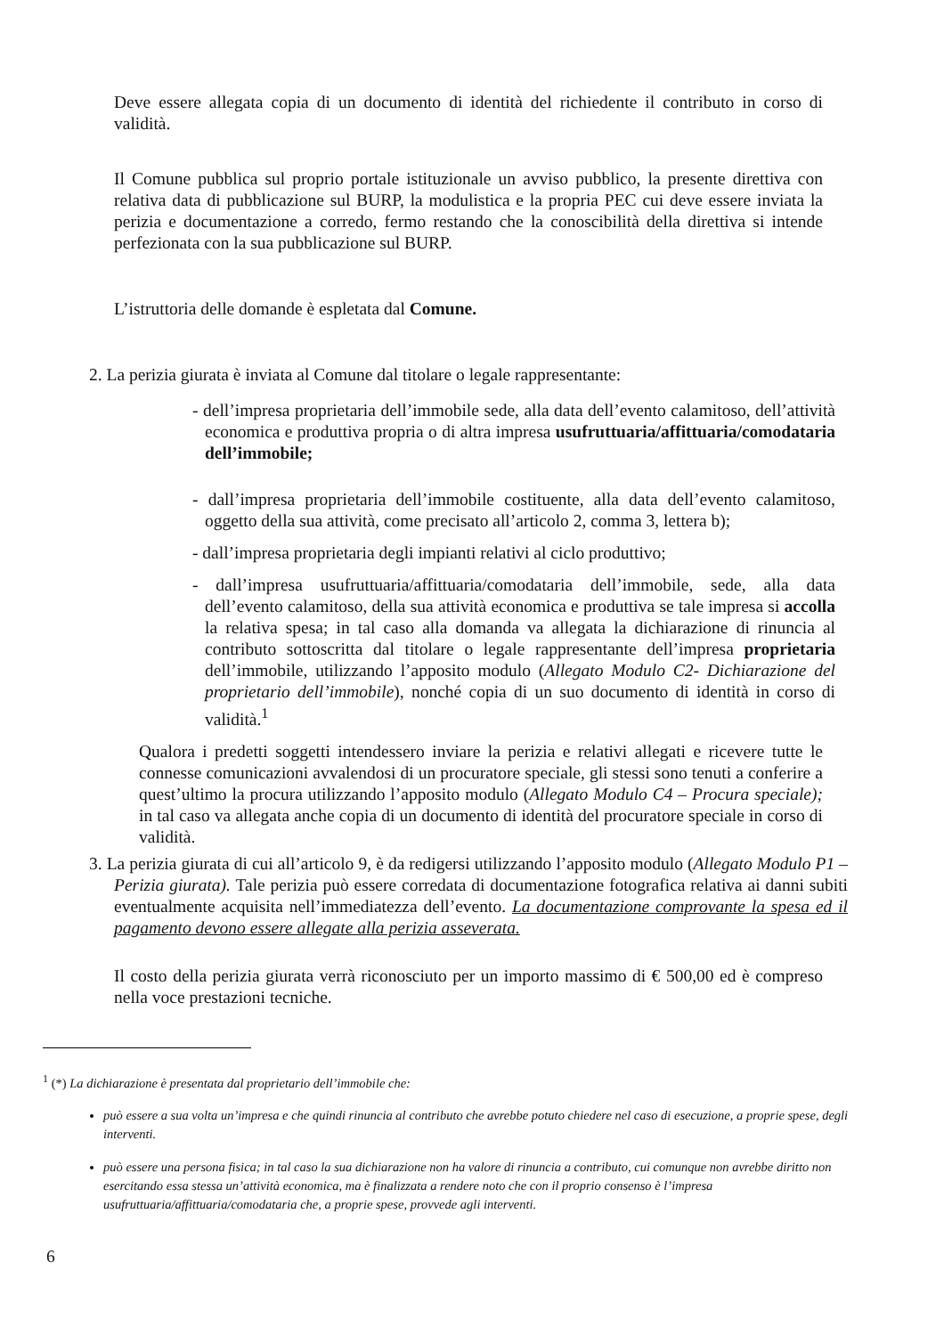Deve essere allegata copia di un documento di identità del richiedente il contributo in corso di validità.
Il Comune pubblica sul proprio portale istituzionale un avviso pubblico, la presente direttiva con relativa data di pubblicazione sul BURP, la modulistica e la propria PEC cui deve essere inviata la perizia e documentazione a corredo, fermo restando che la conoscibilità della direttiva si intende perfezionata con la sua pubblicazione sul BURP.
L’istruttoria delle domande è espletata dal Comune.
2. La perizia giurata è inviata al Comune dal titolare o legale rappresentante:
- dell’impresa proprietaria dell’immobile sede, alla data dell’evento calamitoso, dell’attività economica e produttiva propria o di altra impresa usufruttuaria/affittuaria/comodataria dell’immobile;
- dall’impresa proprietaria dell’immobile costituente, alla data dell’evento calamitoso, oggetto della sua attività, come precisato all’articolo 2, comma 3, lettera b);
- dall’impresa proprietaria degli impianti relativi al ciclo produttivo;
- dall’impresa usufruttuaria/affittuaria/comodataria dell’immobile, sede, alla data dell’evento calamitoso, della sua attività economica e produttiva se tale impresa si accolla la relativa spesa; in tal caso alla domanda va allegata la dichiarazione di rinuncia al contributo sottoscritta dal titolare o legale rappresentante dell’impresa proprietaria dell’immobile, utilizzando l’apposito modulo (Allegato Modulo C2- Dichiarazione del proprietario dell’immobile), nonché copia di un suo documento di identità in corso di validità.<sup>1</sup>
Qualora i predetti soggetti intendessero inviare la perizia e relativi allegati e ricevere tutte le connesse comunicazioni avvalendosi di un procuratore speciale, gli stessi sono tenuti a conferire a quest’ultimo la procura utilizzando l’apposito modulo (Allegato Modulo C4 – Procura speciale); in tal caso va allegata anche copia di un documento di identità del procuratore speciale in corso di validità.
3. La perizia giurata di cui all’articolo 9, è da redigersi utilizzando l’apposito modulo (Allegato Modulo P1 – Perizia giurata). Tale perizia può essere corredata di documentazione fotografica relativa ai danni subiti eventualmente acquisita nell’immediatezza dell’evento. La documentazione comprovante la spesa ed il pagamento devono essere allegate alla perizia asseverata.
Il costo della perizia giurata verrà riconosciuto per un importo massimo di € 500,00 ed è compreso nella voce prestazioni tecniche.
<sup>1</sup> (*) La dichiarazione è presentata dal proprietario dell’immobile che:
può essere a sua volta un’impresa e che quindi rinuncia al contributo che avrebbe potuto chiedere nel caso di esecuzione, a proprie spese, degli interventi.
può essere una persona fisica; in tal caso la sua dichiarazione non ha valore di rinuncia a contributo, cui comunque non avrebbe diritto non esercitando essa stessa un’attività economica, ma è finalizzata a rendere noto che con il proprio consenso è l’impresa usufruttuaria/affittuaria/comodataria che, a proprie spese, provvede agli interventi.
6